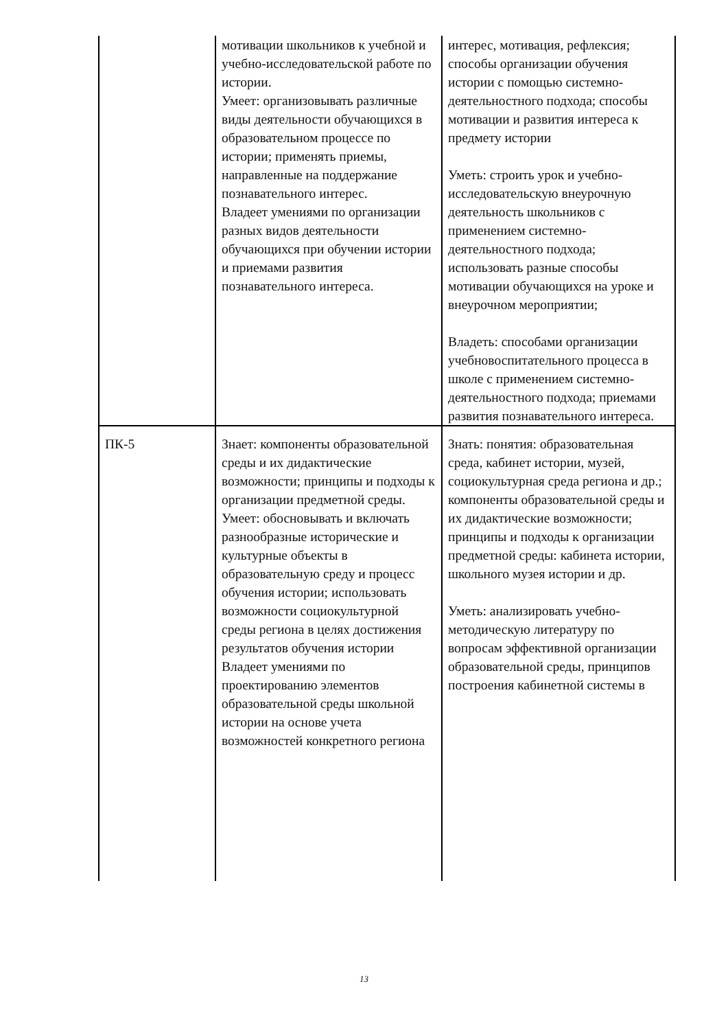| | мотивации школьников к учебной и учебно-исследовательской работе по истории. Умеет: организовывать различные виды деятельности обучающихся в образовательном процессе по истории; применять приемы, направленные на поддержание познавательного интерес. Владеет умениями по организации разных видов деятельности обучающихся при обучении истории и приемами развития познавательного интереса. | интерес, мотивация, рефлексия; способы организации обучения истории с помощью системно-деятельностного подхода; способы мотивации и развития интереса к предмету истории Уметь: строить урок и учебно-исследовательскую внеурочную деятельность школьников с применением системно-деятельностного подхода; использовать разные способы мотивации обучающихся на уроке и внеурочном мероприятии; Владеть: способами организации учебновоспитательного процесса в школе с применением системно-деятельностного подхода; приемами развития познавательного интереса. |
| ПК-5 | Знает: компоненты образовательной среды и их дидактические возможности; принципы и подходы к организации предметной среды. Умеет: обосновывать и включать разнообразные исторические и культурные объекты в образовательную среду и процесс обучения истории; использовать возможности социокультурной среды региона в целях достижения результатов обучения истории Владеет умениями по проектированию элементов образовательной среды школьной истории на основе учета возможностей конкретного региона | Знать: понятия: образовательная среда, кабинет истории, музей, социокультурная среда региона и др.; компоненты образовательной среды и их дидактические возможности; принципы и подходы к организации предметной среды: кабинета истории, школьного музея истории и др. Уметь: анализировать учебно-методическую литературу по вопросам эффективной организации образовательной среды, принципов построения кабинетной системы в |
13